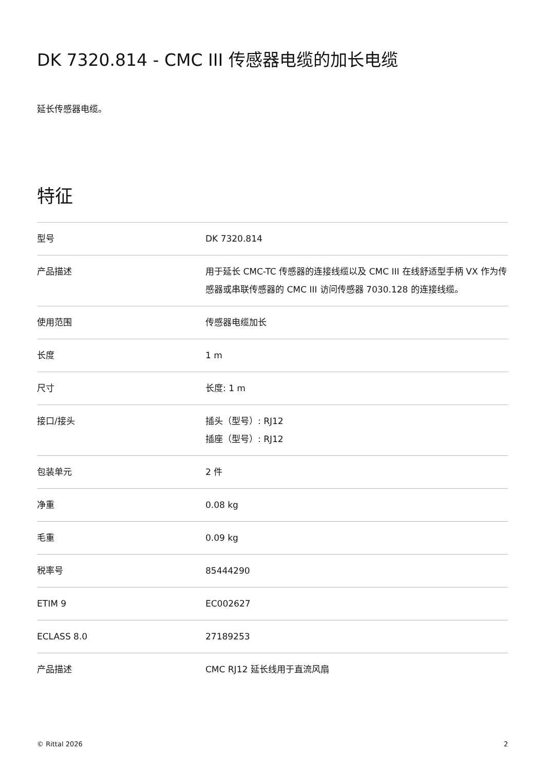DK 7320.814 - CMC III 传感器电缆的加长电缆
延长传感器电缆。
特征
| 型号 | DK 7320.814 |
| 产品描述 | 用于延长 CMC-TC 传感器的连接线缆以及 CMC III 在线舒适型手柄 VX 作为传感器或串联传感器的 CMC III 访问传感器 7030.128 的连接线缆。 |
| 使用范围 | 传感器电缆加长 |
| 长度 | 1 m |
| 尺寸 | 长度: 1 m |
| 接口/接头 | 插头（型号）: RJ12 插座（型号）: RJ12 |
| 包装单元 | 2 件 |
| 净重 | 0.08 kg |
| 毛重 | 0.09 kg |
| 税率号 | 85444290 |
| ETIM 9 | EC002627 |
| ECLASS 8.0 | 27189253 |
| 产品描述 | CMC RJ12 延长线用于直流风扇 |
© Rittal 2026 2